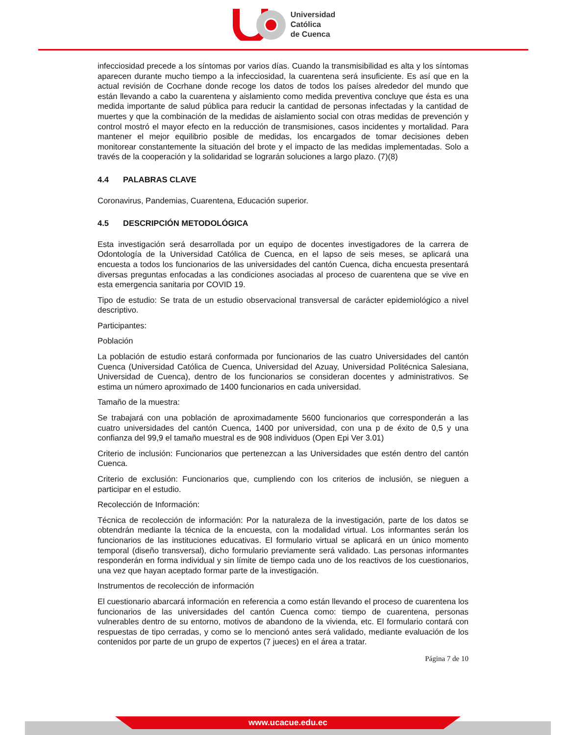Universidad
Católica
de Cuenca
infecciosidad precede a los síntomas por varios días. Cuando la transmisibilidad es alta y los síntomas aparecen durante mucho tiempo a la infecciosidad, la cuarentena será insuficiente. Es así que en la actual revisión de Cocrhane donde recoge los datos de todos los países alrededor del mundo que están llevando a cabo la cuarentena y aislamiento como medida preventiva concluye que ésta es una medida importante de salud pública para reducir la cantidad de personas infectadas y la cantidad de muertes y que la combinación de la medidas de aislamiento social con otras medidas de prevención y control mostró el mayor efecto en la reducción de transmisiones, casos incidentes y mortalidad. Para mantener el mejor equilibrio posible de medidas, los encargados de tomar decisiones deben monitorear constantemente la situación del brote y el impacto de las medidas implementadas. Solo a través de la cooperación y la solidaridad se lograrán soluciones a largo plazo. (7)(8)
4.4 PALABRAS CLAVE
Coronavirus, Pandemias, Cuarentena, Educación superior.
4.5 DESCRIPCIÓN METODOLÓGICA
Esta investigación será desarrollada por un equipo de docentes investigadores de la carrera de Odontología de la Universidad Católica de Cuenca, en el lapso de seis meses, se aplicará una encuesta a todos los funcionarios de las universidades del cantón Cuenca, dicha encuesta presentará diversas preguntas enfocadas a las condiciones asociadas al proceso de cuarentena que se vive en esta emergencia sanitaria por COVID 19.
Tipo de estudio: Se trata de un estudio observacional transversal de carácter epidemiológico a nivel descriptivo.
Participantes:
Población
La población de estudio estará conformada por funcionarios de las cuatro Universidades del cantón Cuenca (Universidad Católica de Cuenca, Universidad del Azuay, Universidad Politécnica Salesiana, Universidad de Cuenca), dentro de los funcionarios se consideran docentes y administrativos. Se estima un número aproximado de 1400 funcionarios en cada universidad.
Tamaño de la muestra:
Se trabajará con una población de aproximadamente 5600 funcionarios que corresponderán a las cuatro universidades del cantón Cuenca, 1400 por universidad, con una p de éxito de 0,5 y una confianza del 99,9 el tamaño muestral es de 908 individuos (Open Epi Ver 3.01)
Criterio de inclusión: Funcionarios que pertenezcan a las Universidades que estén dentro del cantón Cuenca.
Criterio de exclusión: Funcionarios que, cumpliendo con los criterios de inclusión, se nieguen a participar en el estudio.
Recolección de Información:
Técnica de recolección de información: Por la naturaleza de la investigación, parte de los datos se obtendrán mediante la técnica de la encuesta, con la modalidad virtual. Los informantes serán los funcionarios de las instituciones educativas. El formulario virtual se aplicará en un único momento temporal (diseño transversal), dicho formulario previamente será validado. Las personas informantes responderán en forma individual y sin límite de tiempo cada uno de los reactivos de los cuestionarios, una vez que hayan aceptado formar parte de la investigación.
Instrumentos de recolección de información
El cuestionario abarcará información en referencia a como están llevando el proceso de cuarentena los funcionarios de las universidades del cantón Cuenca como: tiempo de cuarentena, personas vulnerables dentro de su entorno, motivos de abandono de la vivienda, etc. El formulario contará con respuestas de tipo cerradas, y como se lo mencionó antes será validado, mediante evaluación de los contenidos por parte de un grupo de expertos (7 jueces) en el área a tratar.
Página 7 de 10
www.ucacue.edu.ec